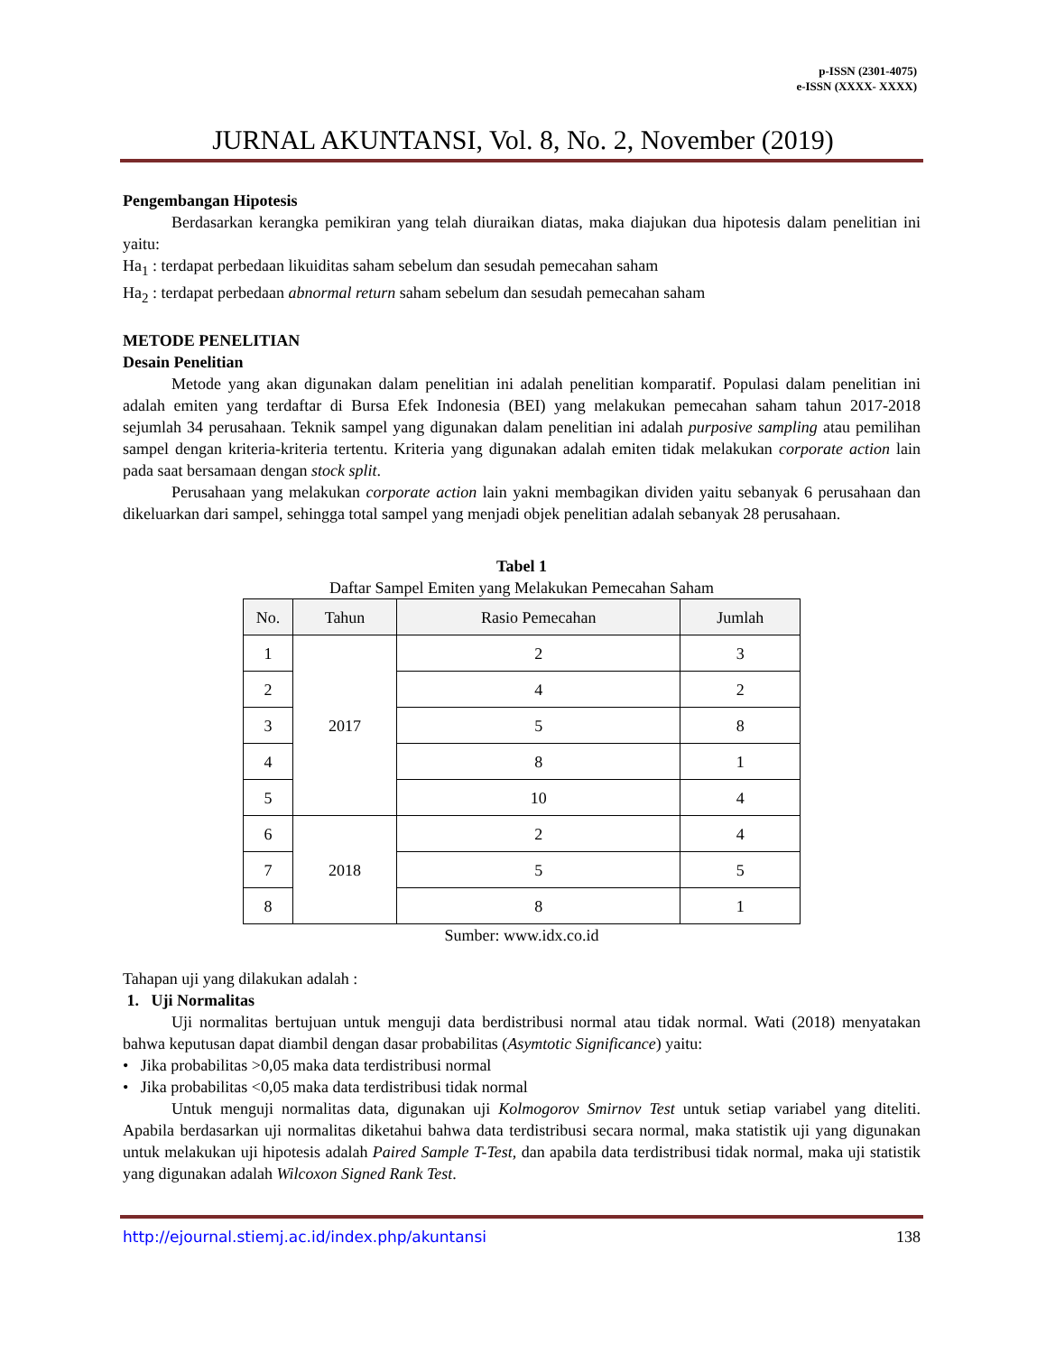p-ISSN (2301-4075)
e-ISSN (XXXX- XXXX)
JURNAL AKUNTANSI, Vol. 8, No. 2, November (2019)
Pengembangan Hipotesis
Berdasarkan kerangka pemikiran yang telah diuraikan diatas, maka diajukan dua hipotesis dalam penelitian ini yaitu:
Ha<sub>1</sub> : terdapat perbedaan likuiditas saham sebelum dan sesudah pemecahan saham
Ha<sub>2</sub> : terdapat perbedaan abnormal return saham sebelum dan sesudah pemecahan saham
METODE PENELITIAN
Desain Penelitian
Metode yang akan digunakan dalam penelitian ini adalah penelitian komparatif. Populasi dalam penelitian ini adalah emiten yang terdaftar di Bursa Efek Indonesia (BEI) yang melakukan pemecahan saham tahun 2017-2018 sejumlah 34 perusahaan. Teknik sampel yang digunakan dalam penelitian ini adalah purposive sampling atau pemilihan sampel dengan kriteria-kriteria tertentu. Kriteria yang digunakan adalah emiten tidak melakukan corporate action lain pada saat bersamaan dengan stock split.
Perusahaan yang melakukan corporate action lain yakni membagikan dividen yaitu sebanyak 6 perusahaan dan dikeluarkan dari sampel, sehingga total sampel yang menjadi objek penelitian adalah sebanyak 28 perusahaan.
Tabel 1
Daftar Sampel Emiten yang Melakukan Pemecahan Saham
| No. | Tahun | Rasio Pemecahan | Jumlah |
| --- | --- | --- | --- |
| 1 | 2017 | 2 | 3 |
| 2 | | 4 | 2 |
| 3 | | 5 | 8 |
| 4 | | 8 | 1 |
| 5 | | 10 | 4 |
| 6 | 2018 | 2 | 4 |
| 7 | | 5 | 5 |
| 8 | | 8 | 1 |
Sumber: www.idx.co.id
Tahapan uji yang dilakukan adalah :
1. Uji Normalitas
Uji normalitas bertujuan untuk menguji data berdistribusi normal atau tidak normal. Wati (2018) menyatakan bahwa keputusan dapat diambil dengan dasar probabilitas (Asymtotic Significance) yaitu:
• Jika probabilitas >0,05 maka data terdistribusi normal
• Jika probabilitas <0,05 maka data terdistribusi tidak normal
Untuk menguji normalitas data, digunakan uji Kolmogorov Smirnov Test untuk setiap variabel yang diteliti. Apabila berdasarkan uji normalitas diketahui bahwa data terdistribusi secara normal, maka statistik uji yang digunakan untuk melakukan uji hipotesis adalah Paired Sample T-Test, dan apabila data terdistribusi tidak normal, maka uji statistik yang digunakan adalah Wilcoxon Signed Rank Test.
http://ejournal.stiemj.ac.id/index.php/akuntansi 138